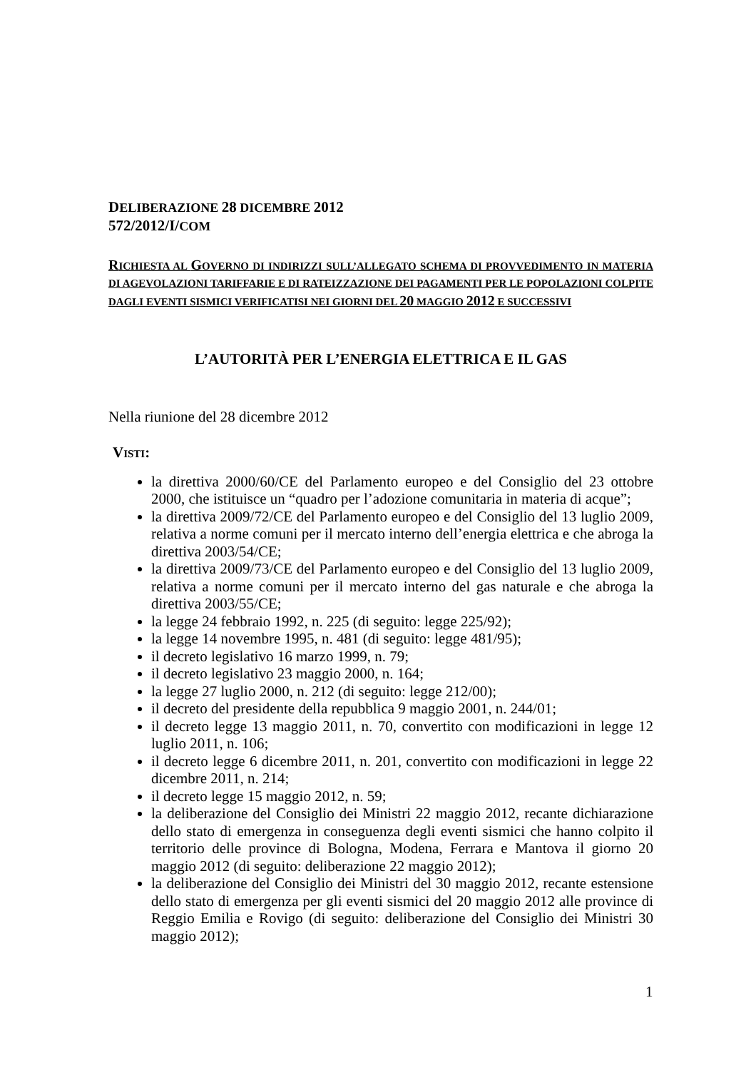DELIBERAZIONE 28 DICEMBRE 2012
572/2012/I/COM
RICHIESTA AL GOVERNO DI INDIRIZZI SULL’ALLEGATO SCHEMA DI PROVVEDIMENTO IN MATERIA DI AGEVOLAZIONI TARIFFARIE E DI RATEIZZAZIONE DEI PAGAMENTI PER LE POPOLAZIONI COLPITE DAGLI EVENTI SISMICI VERIFICATISI NEI GIORNI DEL 20 MAGGIO 2012 E SUCCESSIVI
L’AUTORITÀ PER L’ENERGIA ELETTRICA E IL GAS
Nella riunione del 28 dicembre 2012
VISTI:
la direttiva 2000/60/CE del Parlamento europeo e del Consiglio del 23 ottobre 2000, che istituisce un “quadro per l’adozione comunitaria in materia di acque”;
la direttiva 2009/72/CE del Parlamento europeo e del Consiglio del 13 luglio 2009, relativa a norme comuni per il mercato interno dell’energia elettrica e che abroga la direttiva 2003/54/CE;
la direttiva 2009/73/CE del Parlamento europeo e del Consiglio del 13 luglio 2009, relativa a norme comuni per il mercato interno del gas naturale e che abroga la direttiva 2003/55/CE;
la legge 24 febbraio 1992, n. 225 (di seguito: legge 225/92);
la legge 14 novembre 1995, n. 481 (di seguito: legge 481/95);
il decreto legislativo 16 marzo 1999, n. 79;
il decreto legislativo 23 maggio 2000, n. 164;
la legge 27 luglio 2000, n. 212 (di seguito: legge 212/00);
il decreto del presidente della repubblica 9 maggio 2001, n. 244/01;
il decreto legge 13 maggio 2011, n. 70, convertito con modificazioni in legge 12 luglio 2011, n. 106;
il decreto legge 6 dicembre 2011, n. 201, convertito con modificazioni in legge 22 dicembre 2011, n. 214;
il decreto legge 15 maggio 2012, n. 59;
la deliberazione del Consiglio dei Ministri 22 maggio 2012, recante dichiarazione dello stato di emergenza in conseguenza degli eventi sismici che hanno colpito il territorio delle province di Bologna, Modena, Ferrara e Mantova il giorno 20 maggio 2012 (di seguito: deliberazione 22 maggio 2012);
la deliberazione del Consiglio dei Ministri del 30 maggio 2012, recante estensione dello stato di emergenza per gli eventi sismici del 20 maggio 2012 alle province di Reggio Emilia e Rovigo (di seguito: deliberazione del Consiglio dei Ministri 30 maggio 2012);
1